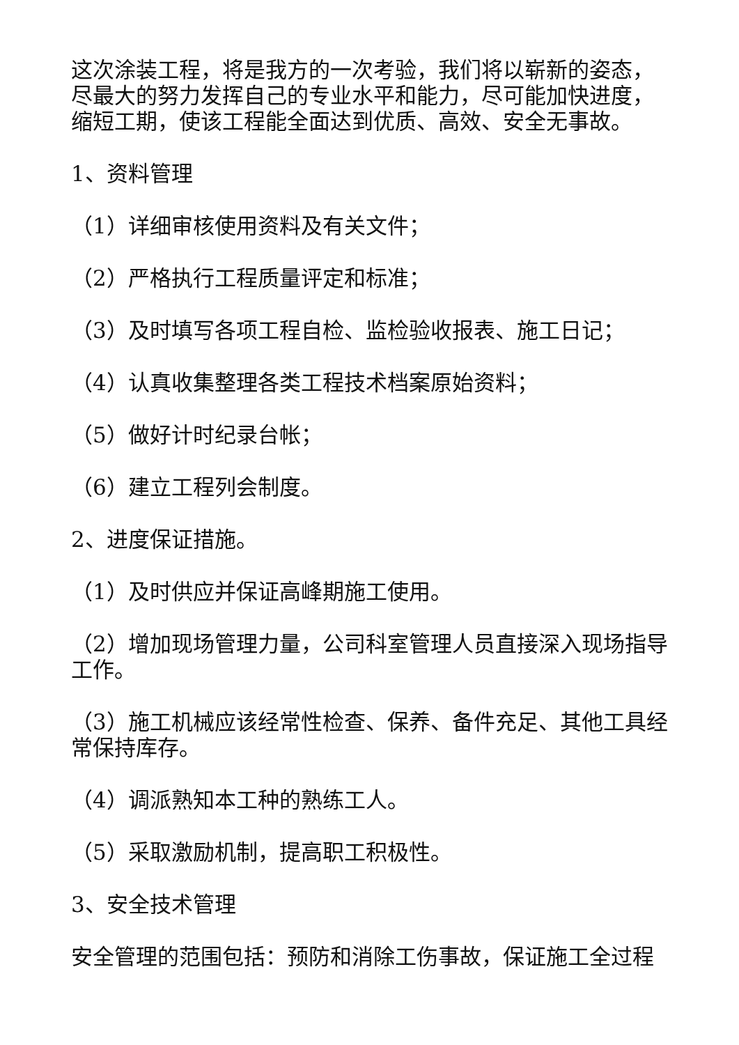这次涂装工程，将是我方的一次考验，我们将以崭新的姿态，尽最大的努力发挥自己的专业水平和能力，尽可能加快进度，缩短工期，使该工程能全面达到优质、高效、安全无事故。
1、资料管理
（1）详细审核使用资料及有关文件；
（2）严格执行工程质量评定和标准；
（3）及时填写各项工程自检、监检验收报表、施工日记；
（4）认真收集整理各类工程技术档案原始资料；
（5）做好计时纪录台帐；
（6）建立工程列会制度。
2、进度保证措施。
（1）及时供应并保证高峰期施工使用。
（2）增加现场管理力量，公司科室管理人员直接深入现场指导工作。
（3）施工机械应该经常性检查、保养、备件充足、其他工具经常保持库存。
（4）调派熟知本工种的熟练工人。
（5）采取激励机制，提高职工积极性。
3、安全技术管理
安全管理的范围包括：预防和消除工伤事故，保证施工全过程